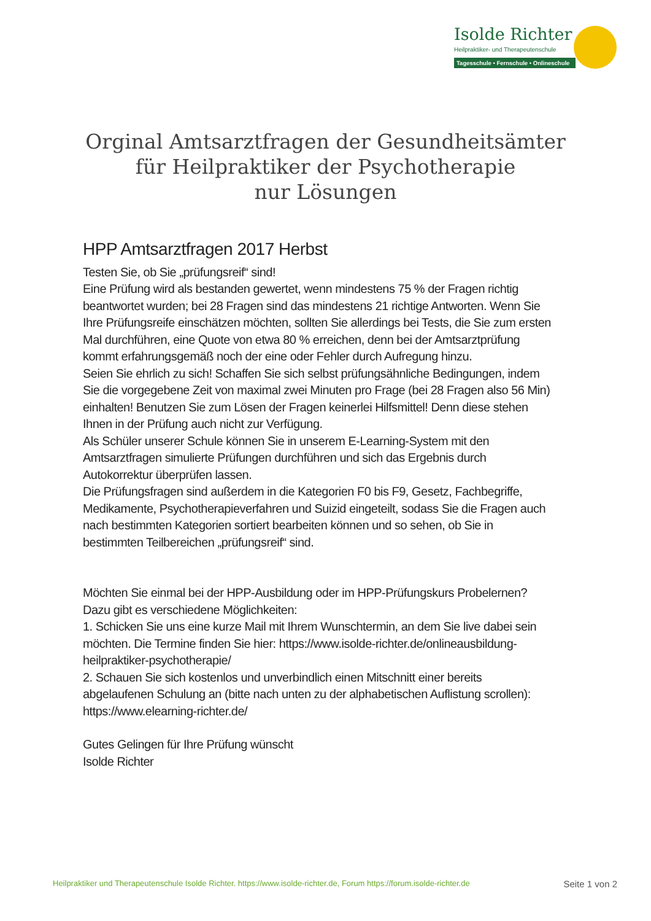Isolde Richter
Heilpraktiker- und Therapeutenschule
Tagesschule • Fernschule • Onlineschule
Orginal Amtsarztfragen der Gesundheitsämter
für Heilpraktiker der Psychotherapie
nur Lösungen
HPP Amtsarztfragen 2017 Herbst
Testen Sie, ob Sie „prüfungsreif“ sind!
Eine Prüfung wird als bestanden gewertet, wenn mindestens 75 % der Fragen richtig beantwortet wurden; bei 28 Fragen sind das mindestens 21 richtige Antworten. Wenn Sie Ihre Prüfungsreife einschätzen möchten, sollten Sie allerdings bei Tests, die Sie zum ersten Mal durchführen, eine Quote von etwa 80 % erreichen, denn bei der Amtsarztprüfung kommt erfahrungsgemäß noch der eine oder Fehler durch Aufregung hinzu.
Seien Sie ehrlich zu sich! Schaffen Sie sich selbst prüfungsähnliche Bedingungen, indem Sie die vorgegebene Zeit von maximal zwei Minuten pro Frage (bei 28 Fragen also 56 Min) einhalten! Benutzen Sie zum Lösen der Fragen keinerlei Hilfsmittel! Denn diese stehen Ihnen in der Prüfung auch nicht zur Verfügung.
Als Schüler unserer Schule können Sie in unserem E-Learning-System mit den Amtsarztfragen simulierte Prüfungen durchführen und sich das Ergebnis durch Autokorrektur überprüfen lassen.
Die Prüfungsfragen sind außerdem in die Kategorien F0 bis F9, Gesetz, Fachbegriffe, Medikamente, Psychotherapieverfahren und Suizid eingeteilt, sodass Sie die Fragen auch nach bestimmten Kategorien sortiert bearbeiten können und so sehen, ob Sie in bestimmten Teilbereichen „prüfungsreif“ sind.
Möchten Sie einmal bei der HPP-Ausbildung oder im HPP-Prüfungskurs Probelernen?
Dazu gibt es verschiedene Möglichkeiten:
1. Schicken Sie uns eine kurze Mail mit Ihrem Wunschtermin, an dem Sie live dabei sein möchten. Die Termine finden Sie hier: https://www.isolde-richter.de/onlineausbildung-heilpraktiker-psychotherapie/
2. Schauen Sie sich kostenlos und unverbindlich einen Mitschnitt einer bereits abgelaufenen Schulung an (bitte nach unten zu der alphabetischen Auflistung scrollen): https://www.elearning-richter.de/
Gutes Gelingen für Ihre Prüfung wünscht
Isolde Richter
Heilpraktiker und Therapeutenschule Isolde Richter. https://www.isolde-richter.de, Forum https://forum.isolde-richter.de Seite 1 von 2